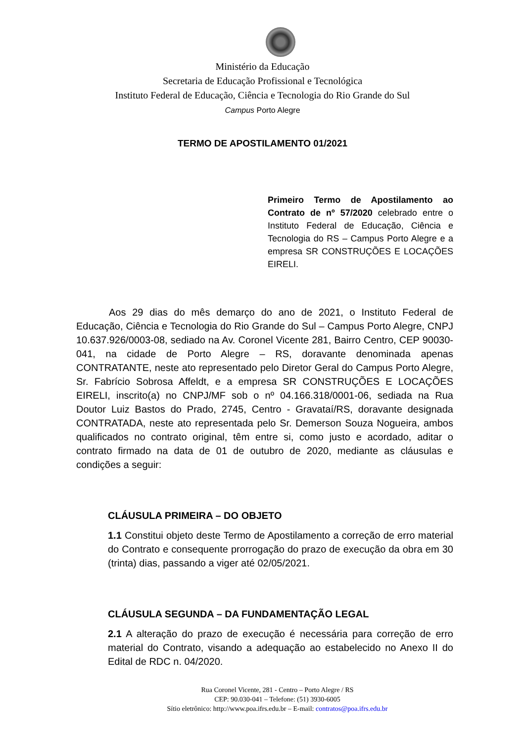Ministério da Educação
Secretaria de Educação Profissional e Tecnológica
Instituto Federal de Educação, Ciência e Tecnologia do Rio Grande do Sul
Campus Porto Alegre
TERMO DE APOSTILAMENTO 01/2021
Primeiro Termo de Apostilamento ao Contrato de nº 57/2020 celebrado entre o Instituto Federal de Educação, Ciência e Tecnologia do RS – Campus Porto Alegre e a empresa SR CONSTRUÇÕES E LOCAÇÕES EIRELI.
Aos 29 dias do mês demarço do ano de 2021, o Instituto Federal de Educação, Ciência e Tecnologia do Rio Grande do Sul – Campus Porto Alegre, CNPJ 10.637.926/0003-08, sediado na Av. Coronel Vicente 281, Bairro Centro, CEP 90030-041, na cidade de Porto Alegre – RS, doravante denominada apenas CONTRATANTE, neste ato representado pelo Diretor Geral do Campus Porto Alegre, Sr. Fabrício Sobrosa Affeldt, e a empresa SR CONSTRUÇÕES E LOCAÇÕES EIRELI, inscrito(a) no CNPJ/MF sob o nº 04.166.318/0001-06, sediada na Rua Doutor Luiz Bastos do Prado, 2745, Centro - Gravataí/RS, doravante designada CONTRATADA, neste ato representada pelo Sr. Demerson Souza Nogueira, ambos qualificados no contrato original, têm entre si, como justo e acordado, aditar o contrato firmado na data de 01 de outubro de 2020, mediante as cláusulas e condições a seguir:
CLÁUSULA PRIMEIRA – DO OBJETO
1.1 Constitui objeto deste Termo de Apostilamento a correção de erro material do Contrato e consequente prorrogação do prazo de execução da obra em 30 (trinta) dias, passando a viger até 02/05/2021.
CLÁUSULA SEGUNDA – DA FUNDAMENTAÇÃO LEGAL
2.1 A alteração do prazo de execução é necessária para correção de erro material do Contrato, visando a adequação ao estabelecido no Anexo II do Edital de RDC n. 04/2020.
Rua Coronel Vicente, 281 - Centro – Porto Alegre / RS
CEP: 90.030-041 – Telefone: (51) 3930-6005
Sítio eletrônico: http://www.poa.ifrs.edu.br – E-mail: contratos@poa.ifrs.edu.br